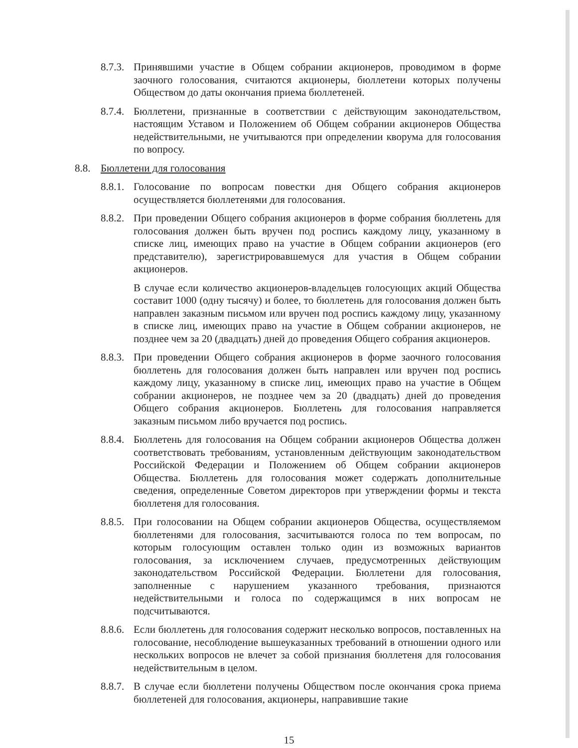8.7.3.
Принявшими участие в Общем собрании акционеров, проводимом в форме заочного голосования, считаются акционеры, бюллетени которых получены Обществом до даты окончания приема бюллетеней.
8.7.4.
Бюллетени, признанные в соответствии с действующим законодательством, настоящим Уставом и Положением об Общем собрании акционеров Общества недействительными, не учитываются при определении кворума для голосования по вопросу.
8.8. Бюллетени для голосования
8.8.1.
Голосование по вопросам повестки дня Общего собрания акционеров осуществляется бюллетенями для голосования.
8.8.2.
При проведении Общего собрания акционеров в форме собрания бюллетень для голосования должен быть вручен под роспись каждому лицу, указанному в списке лиц, имеющих право на участие в Общем собрании акционеров (его представителю), зарегистрировавшемуся для участия в Общем собрании акционеров.
В случае если количество акционеров-владельцев голосующих акций Общества составит 1000 (одну тысячу) и более, то бюллетень для голосования должен быть направлен заказным письмом или вручен под роспись каждому лицу, указанному в списке лиц, имеющих право на участие в Общем собрании акционеров, не позднее чем за 20 (двадцать) дней до проведения Общего собрания акционеров.
8.8.3.
При проведении Общего собрания акционеров в форме заочного голосования бюллетень для голосования должен быть направлен или вручен под роспись каждому лицу, указанному в списке лиц, имеющих право на участие в Общем собрании акционеров, не позднее чем за 20 (двадцать) дней до проведения Общего собрания акционеров. Бюллетень для голосования направляется заказным письмом либо вручается под роспись.
8.8.4.
Бюллетень для голосования на Общем собрании акционеров Общества должен соответствовать требованиям, установленным действующим законодательством Российской Федерации и Положением об Общем собрании акционеров Общества. Бюллетень для голосования может содержать дополнительные сведения, определенные Советом директоров при утверждении формы и текста бюллетеня для голосования.
8.8.5.
При голосовании на Общем собрании акционеров Общества, осуществляемом бюллетенями для голосования, засчитываются голоса по тем вопросам, по которым голосующим оставлен только один из возможных вариантов голосования, за исключением случаев, предусмотренных действующим законодательством Российской Федерации. Бюллетени для голосования, заполненные с нарушением указанного требования, признаются недействительными и голоса по содержащимся в них вопросам не подсчитываются.
8.8.6.
Если бюллетень для голосования содержит несколько вопросов, поставленных на голосование, несоблюдение вышеуказанных требований в отношении одного или нескольких вопросов не влечет за собой признания бюллетеня для голосования недействительным в целом.
8.8.7.
В случае если бюллетени получены Обществом после окончания срока приема бюллетеней для голосования, акционеры, направившие такие
15